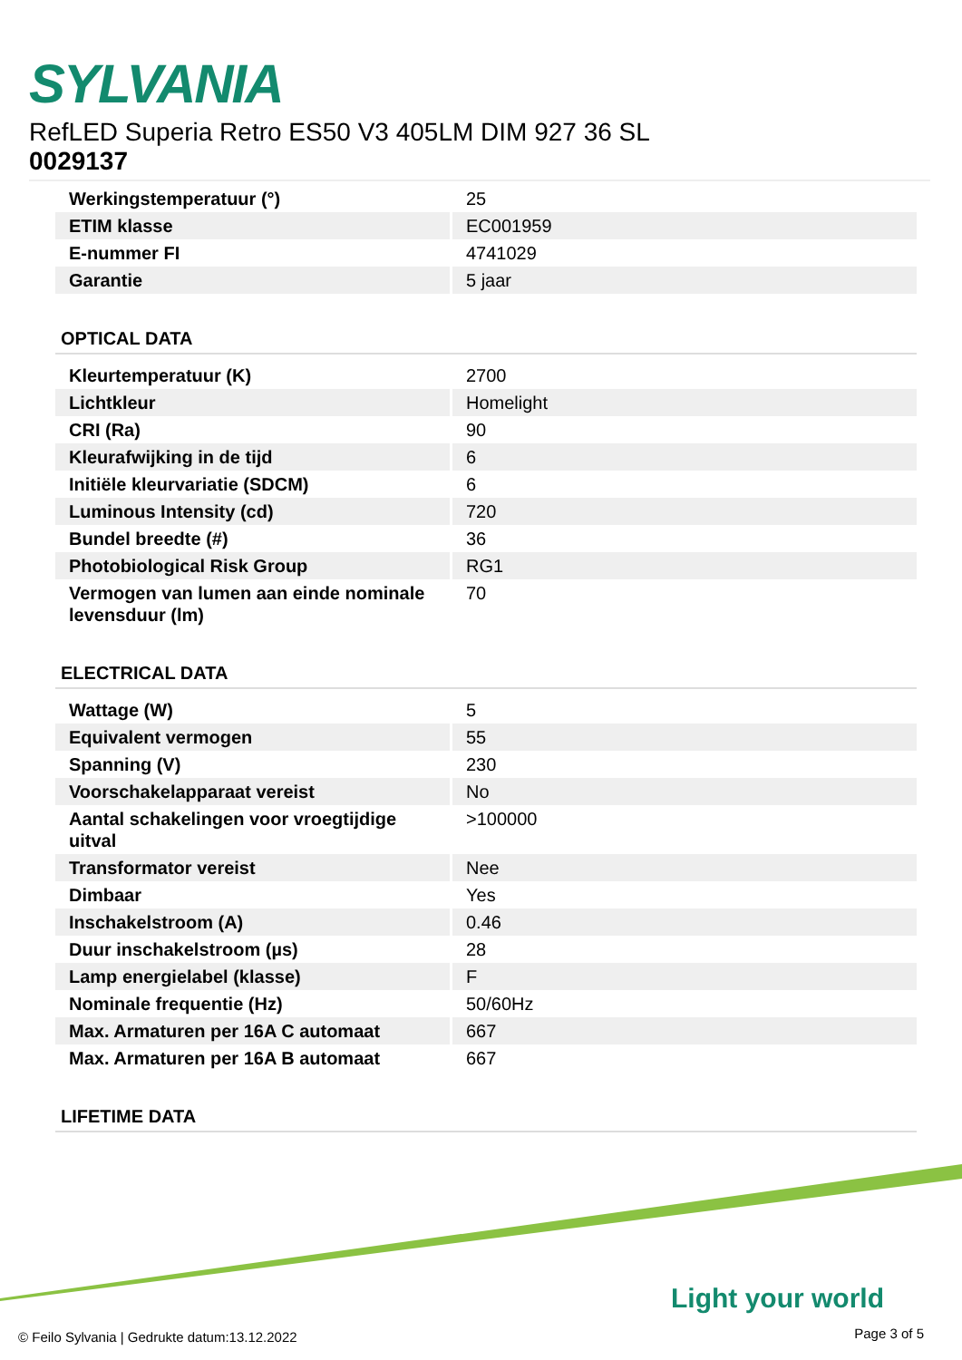SYLVANIA
RefLED Superia Retro ES50 V3 405LM DIM 927 36 SL
0029137
| Werkingstemperatuur (°) | 25 |
| ETIM klasse | EC001959 |
| E-nummer FI | 4741029 |
| Garantie | 5 jaar |
OPTICAL DATA
| Kleurtemperatuur (K) | 2700 |
| Lichtkleur | Homelight |
| CRI (Ra) | 90 |
| Kleurafwijking in de tijd | 6 |
| Initiële kleurvariatie (SDCM) | 6 |
| Luminous Intensity (cd) | 720 |
| Bundel breedte (#) | 36 |
| Photobiological Risk Group | RG1 |
| Vermogen van lumen aan einde nominale levensduur (lm) | 70 |
ELECTRICAL DATA
| Wattage (W) | 5 |
| Equivalent vermogen | 55 |
| Spanning (V) | 230 |
| Voorschakelapparaat vereist | No |
| Aantal schakelingen voor vroegtijdige uitval | >100000 |
| Transformator vereist | Nee |
| Dimbaar | Yes |
| Inschakelstroom (A) | 0.46 |
| Duur inschakelstroom (µs) | 28 |
| Lamp energielabel (klasse) | F |
| Nominale frequentie (Hz) | 50/60Hz |
| Max. Armaturen per 16A C automaat | 667 |
| Max. Armaturen per 16A B automaat | 667 |
LIFETIME DATA
Light your world
© Feilo Sylvania | Gedrukte datum:13.12.2022
Page 3 of 5